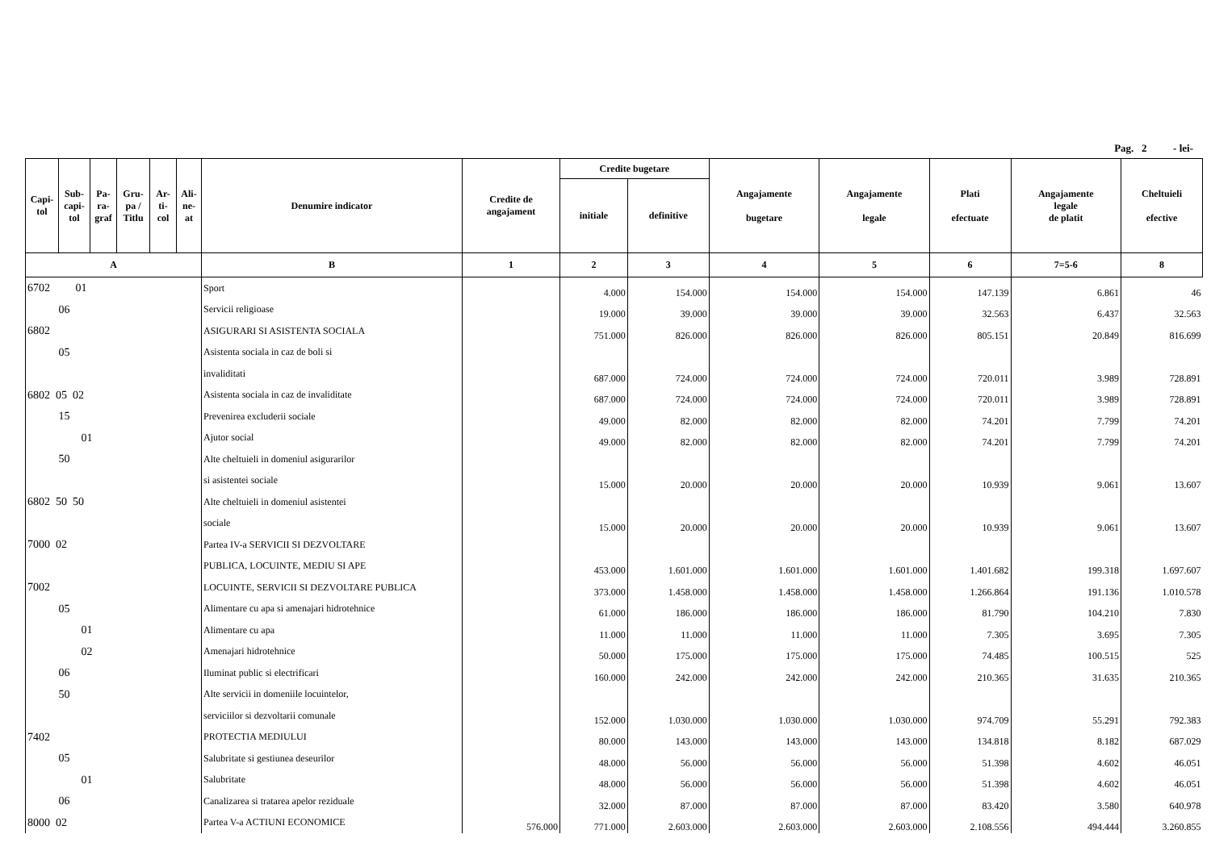Pag. 2 - lei-
| Capi- tol | Sub- capi- tol | Pa- ra- graf | Gru- pa / Titlu | Ar- ti- col | Ali- ne- at | Denumire indicator | Credite de angajament | Credite bugetare | | Angajamente bugetare | Angajamente legale | Plati efectuate | Angajamente legale de platit | Cheltuieli efective |
| --- | --- | --- | --- | --- | --- | --- | --- | --- | --- | --- | --- | --- | --- | --- |
| | | | | | | | | initiale | definitive | | | | | |
| A | | | | | | B | 1 | 2 | 3 | 4 | 5 | 6 | 7=5-6 | 8 |
| 6702 01 | | | | | | Sport | | 4.000 | 154.000 | 154.000 | 154.000 | 147.139 | 6.861 | 46 |
| 06 | | | | | | Servicii religioase | | 19.000 | 39.000 | 39.000 | 39.000 | 32.563 | 6.437 | 32.563 |
| 6802 | | | | | | ASIGURARI SI ASISTENTA SOCIALA | | 751.000 | 826.000 | 826.000 | 826.000 | 805.151 | 20.849 | 816.699 |
| 05 | | | | | | Asistenta sociala in caz de boli si | | | | | | | | |
| | | | | | | invaliditati | | 687.000 | 724.000 | 724.000 | 724.000 | 720.011 | 3.989 | 728.891 |
| 6802 05 02 | | | | | | Asistenta sociala in caz de invaliditate | | 687.000 | 724.000 | 724.000 | 724.000 | 720.011 | 3.989 | 728.891 |
| 15 | | | | | | Prevenirea excluderii sociale | | 49.000 | 82.000 | 82.000 | 82.000 | 74.201 | 7.799 | 74.201 |
| 01 | | | | | | Ajutor social | | 49.000 | 82.000 | 82.000 | 82.000 | 74.201 | 7.799 | 74.201 |
| 50 | | | | | | Alte cheltuieli in domeniul asigurarilor | | | | | | | | |
| | | | | | | si asistentei sociale | | 15.000 | 20.000 | 20.000 | 20.000 | 10.939 | 9.061 | 13.607 |
| 6802 50 50 | | | | | | Alte cheltuieli in domeniul asistentei | | | | | | | | |
| | | | | | | sociale | | 15.000 | 20.000 | 20.000 | 20.000 | 10.939 | 9.061 | 13.607 |
| 7000 02 | | | | | | Partea IV-a SERVICII SI DEZVOLTARE | | | | | | | | |
| | | | | | | PUBLICA, LOCUINTE, MEDIU SI APE | | 453.000 | 1.601.000 | 1.601.000 | 1.601.000 | 1.401.682 | 199.318 | 1.697.607 |
| 7002 | | | | | | LOCUINTE, SERVICII SI DEZVOLTARE PUBLICA | | 373.000 | 1.458.000 | 1.458.000 | 1.458.000 | 1.266.864 | 191.136 | 1.010.578 |
| 05 | | | | | | Alimentare cu apa si amenajari hidrotehnice | | 61.000 | 186.000 | 186.000 | 186.000 | 81.790 | 104.210 | 7.830 |
| 01 | | | | | | Alimentare cu apa | | 11.000 | 11.000 | 11.000 | 11.000 | 7.305 | 3.695 | 7.305 |
| 02 | | | | | | Amenajari hidrotehnice | | 50.000 | 175.000 | 175.000 | 175.000 | 74.485 | 100.515 | 525 |
| 06 | | | | | | Iluminat public si electrificari | | 160.000 | 242.000 | 242.000 | 242.000 | 210.365 | 31.635 | 210.365 |
| 50 | | | | | | Alte servicii in domeniile locuintelor, | | | | | | | | |
| | | | | | | serviciilor si dezvoltarii comunale | | 152.000 | 1.030.000 | 1.030.000 | 1.030.000 | 974.709 | 55.291 | 792.383 |
| 7402 | | | | | | PROTECTIA MEDIULUI | | 80.000 | 143.000 | 143.000 | 143.000 | 134.818 | 8.182 | 687.029 |
| 05 | | | | | | Salubritate si gestiunea deseurilor | | 48.000 | 56.000 | 56.000 | 56.000 | 51.398 | 4.602 | 46.051 |
| 01 | | | | | | Salubritate | | 48.000 | 56.000 | 56.000 | 56.000 | 51.398 | 4.602 | 46.051 |
| 06 | | | | | | Canalizarea si tratarea apelor reziduale | | 32.000 | 87.000 | 87.000 | 87.000 | 83.420 | 3.580 | 640.978 |
| 8000 02 | | | | | | Partea V-a ACTIUNI ECONOMICE | 576.000 | 771.000 | 2.603.000 | 2.603.000 | 2.603.000 | 2.108.556 | 494.444 | 3.260.855 |